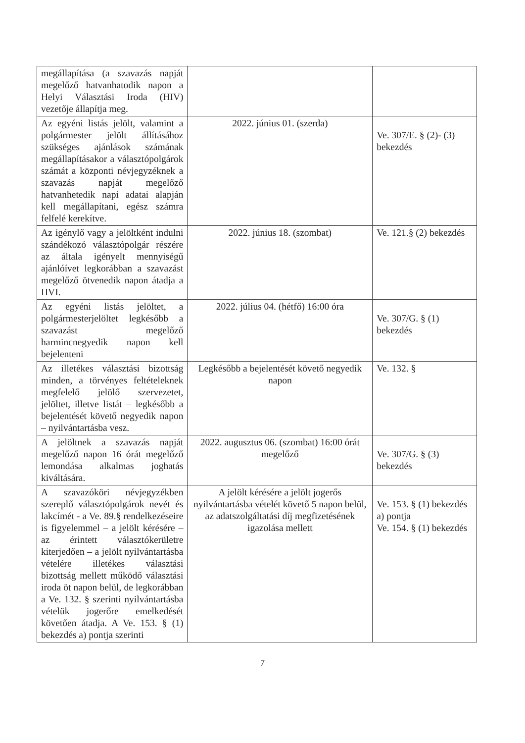| megállapítása (a szavazás napját megelőző hatvanhatodik napon a Helyi Választási Iroda (HIV) vezetője állapítja meg. | | |
| Az egyéni listás jelölt, valamint a polgármester jelölt állításához szükséges ajánlások számának megállapításakor a választópolgárok számát a központi névjegyzéknek a szavazás napját megelőző hatvanhetedik napi adatai alapján kell megállapítani, egész számra felfelé kerekítve. | 2022. június 01. (szerda) | Ve. 307/E. § (2)- (3) bekezdés |
| Az igénylő vagy a jelöltként indulni szándékozó választópolgár részére az általa igényelt mennyiségű ajánlóívet legkorábban a szavazást megelőző ötvenedik napon átadja a HVI. | 2022. június 18. (szombat) | Ve. 121.§ (2) bekezdés |
| Az egyéni listás jelöltet, a polgármesterjelöltet legkésőbb a szavazást megelőző harmincnegyedik napon kell bejelenteni | 2022. július 04. (hétfő) 16:00 óra | Ve. 307/G. § (1) bekezdés |
| Az illetékes választási bizottság minden, a törvényes feltételeknek megfelelő jelölő szervezetet, jelöltet, illetve listát – legkésőbb a bejelentését követő negyedik napon – nyilvántartásba vesz. | Legkésőbb a bejelentését követő negyedik napon | Ve. 132. § |
| A jelöltnek a szavazás napját megelőző napon 16 órát megelőző lemondása alkalmas joghatás kiváltására. | 2022. augusztus 06. (szombat) 16:00 órát megelőző | Ve. 307/G. § (3) bekezdés |
| A szavazóköri névjegyzékben szereplő választópolgárok nevét és lakcímét - a Ve. 89.§ rendelkezéseire is figyelemmel – a jelölt kérésére – az érintett választókerületre kiterjedően – a jelölt nyilvántartásba vételére illetékes választási bizottság mellett működő választási iroda öt napon belül, de legkorábban a Ve. 132. § szerinti nyilvántartásba vételük jogerőre emelkedését követően átadja. A Ve. 153. § (1) bekezdés a) pontja szerinti | A jelölt kérésére a jelölt jogerős nyilvántartásba vételét követő 5 napon belül, az adatszolgáltatási díj megfizetésének igazolása mellett | Ve. 153. § (1) bekezdés a) pontja Ve. 154. § (1) bekezdés |
7